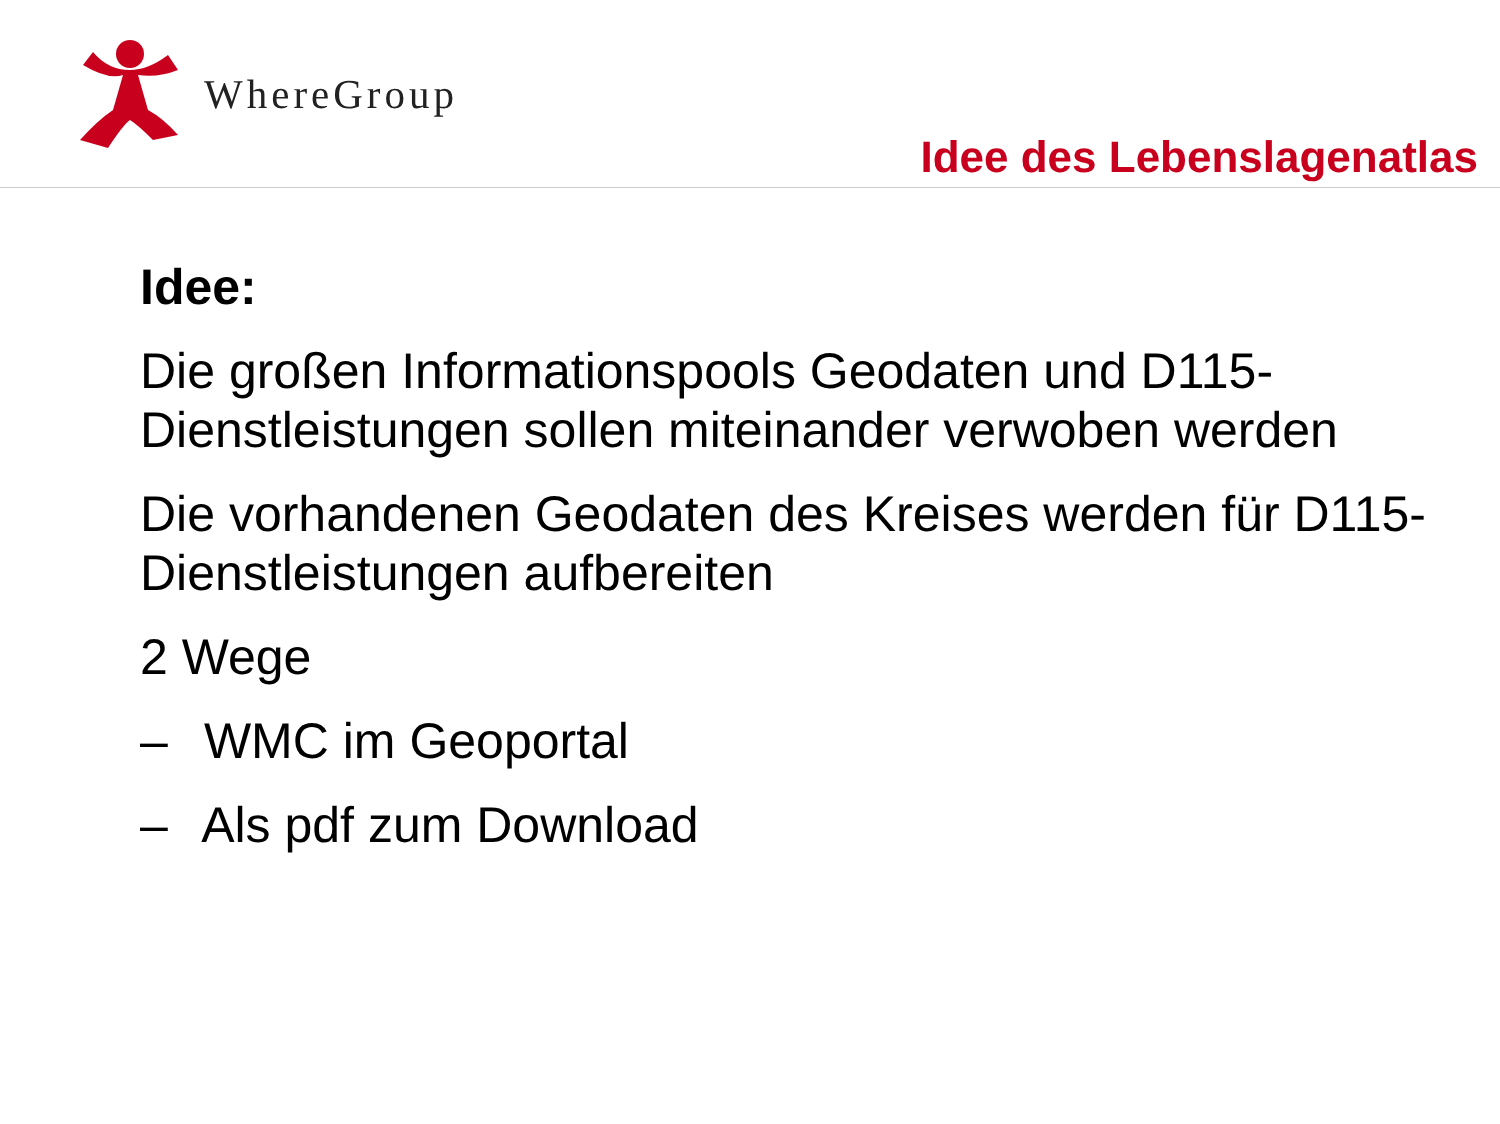WhereGroup
Idee des Lebenslagenatlas
Idee:
Die großen Informationspools Geodaten und D115-Dienstleistungen sollen miteinander verwoben werden
Die vorhandenen Geodaten des Kreises werden für D115-Dienstleistungen aufbereiten
2 Wege
– WMC im Geoportal
– Als pdf zum Download